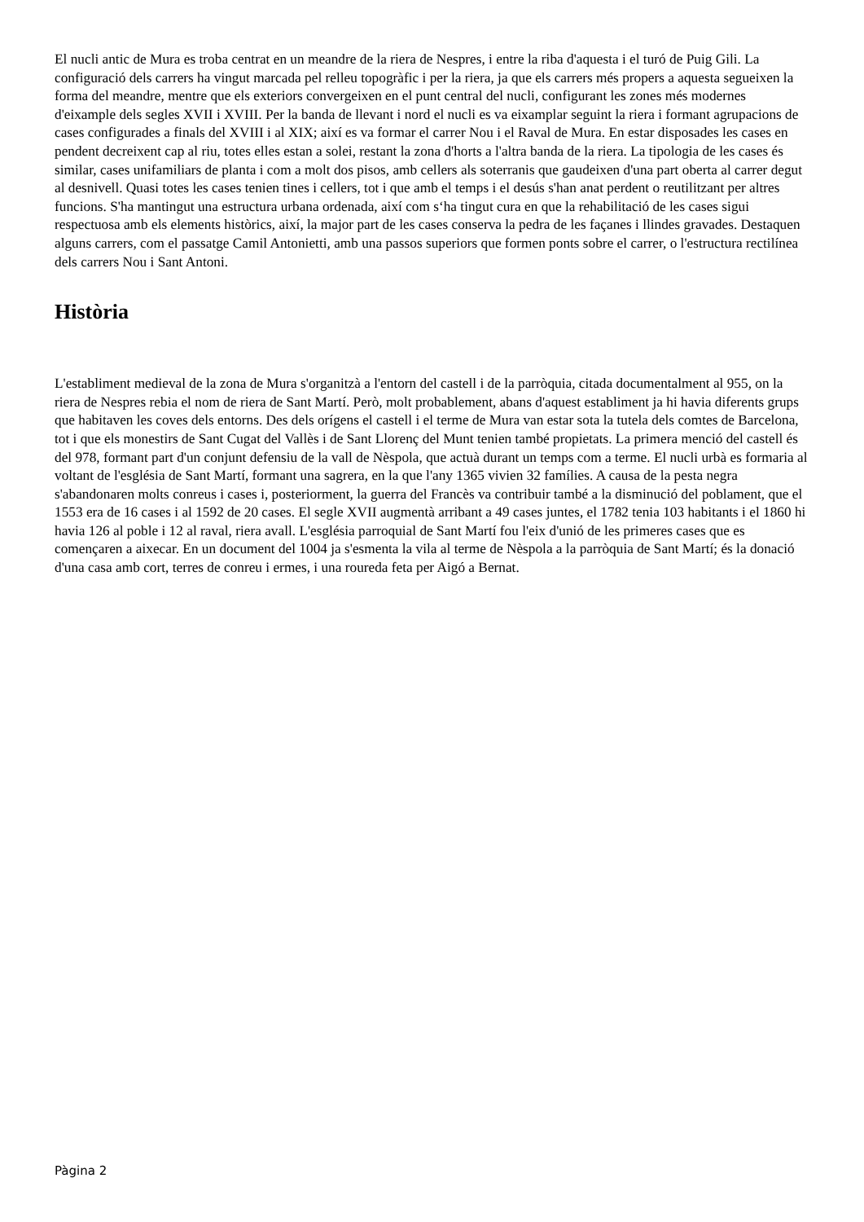El nucli antic de Mura es troba centrat en un meandre de la riera de Nespres, i entre la riba d'aquesta i el turó de Puig Gili. La configuració dels carrers ha vingut marcada pel relleu topogràfic i per la riera, ja que els carrers més propers a aquesta segueixen la forma del meandre, mentre que els exteriors convergeixen en el punt central del nucli, configurant les zones més modernes d'eixample dels segles XVII i XVIII. Per la banda de llevant i nord el nucli es va eixamplar seguint la riera i formant agrupacions de cases configurades a finals del XVIII i al XIX; així es va formar el carrer Nou i el Raval de Mura. En estar disposades les cases en pendent decreixent cap al riu, totes elles estan a solei, restant la zona d'horts a l'altra banda de la riera. La tipologia de les cases és similar, cases unifamiliars de planta i com a molt dos pisos, amb cellers als soterranis que gaudeixen d'una part oberta al carrer degut al desnivell. Quasi totes les cases tenien tines i cellers, tot i que amb el temps i el desús s'han anat perdent o reutilitzant per altres funcions. S'ha mantingut una estructura urbana ordenada, així com s‘ha tingut cura en que la rehabilitació de les cases sigui respectuosa amb els elements històrics, així, la major part de les cases conserva la pedra de les façanes i llindes gravades. Destaquen alguns carrers, com el passatge Camil Antonietti, amb una passos superiors que formen ponts sobre el carrer, o l'estructura rectilínea dels carrers Nou i Sant Antoni.
Història
L'establiment medieval de la zona de Mura s'organitzà a l'entorn del castell i de la parròquia, citada documentalment al 955, on la riera de Nespres rebia el nom de riera de Sant Martí. Però, molt probablement, abans d'aquest establiment ja hi havia diferents grups que habitaven les coves dels entorns. Des dels orígens el castell i el terme de Mura van estar sota la tutela dels comtes de Barcelona, tot i que els monestirs de Sant Cugat del Vallès i de Sant Llorenç del Munt tenien també propietats. La primera menció del castell és del 978, formant part d'un conjunt defensiu de la vall de Nèspola, que actuà durant un temps com a terme. El nucli urbà es formaria al voltant de l'església de Sant Martí, formant una sagrera, en la que l'any 1365 vivien 32 famílies. A causa de la pesta negra s'abandonaren molts conreus i cases i, posteriorment, la guerra del Francès va contribuir també a la disminució del poblament, que el 1553 era de 16 cases i al 1592 de 20 cases. El segle XVII augmentà arribant a 49 cases juntes, el 1782 tenia 103 habitants i el 1860 hi havia 126 al poble i 12 al raval, riera avall. L'església parroquial de Sant Martí fou l'eix d'unió de les primeres cases que es començaren a aixecar. En un document del 1004 ja s'esmenta la vila al terme de Nèspola a la parròquia de Sant Martí; és la donació d'una casa amb cort, terres de conreu i ermes, i una roureda feta per Aigó a Bernat.
Pàgina 2